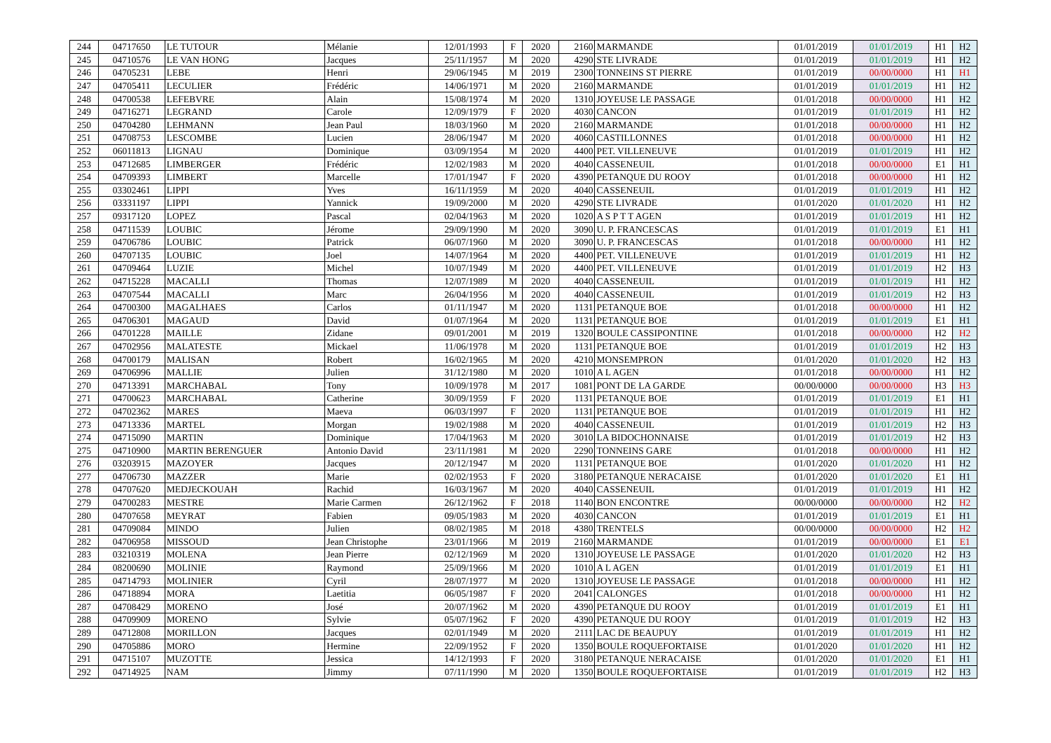| 244 | 04717650 | LE TUTOUR | Mélanie | 12/01/1993 | F | 2020 | 2160 | MARMANDE | 01/01/2019 | 01/01/2019 | H1 | H2 |
| 245 | 04710576 | LE VAN HONG | Jacques | 25/11/1957 | M | 2020 | 4290 | STE LIVRADE | 01/01/2019 | 01/01/2019 | H1 | H2 |
| 246 | 04705231 | LEBE | Henri | 29/06/1945 | M | 2019 | 2300 | TONNEINS ST PIERRE | 01/01/2019 | 00/00/0000 | H1 | H1 |
| 247 | 04705411 | LECULIER | Frédéric | 14/06/1971 | M | 2020 | 2160 | MARMANDE | 01/01/2019 | 01/01/2019 | H1 | H2 |
| 248 | 04700538 | LEFEBVRE | Alain | 15/08/1974 | M | 2020 | 1310 | JOYEUSE LE PASSAGE | 01/01/2018 | 00/00/0000 | H1 | H2 |
| 249 | 04716271 | LEGRAND | Carole | 12/09/1979 | F | 2020 | 4030 | CANCON | 01/01/2019 | 01/01/2019 | H1 | H2 |
| 250 | 04704280 | LEHMANN | Jean Paul | 18/03/1960 | M | 2020 | 2160 | MARMANDE | 01/01/2018 | 00/00/0000 | H1 | H2 |
| 251 | 04708753 | LESCOMBE | Lucien | 28/06/1947 | M | 2020 | 4060 | CASTILLONNES | 01/01/2018 | 00/00/0000 | H1 | H2 |
| 252 | 06011813 | LIGNAU | Dominique | 03/09/1954 | M | 2020 | 4400 | PET. VILLENEUVE | 01/01/2019 | 01/01/2019 | H1 | H2 |
| 253 | 04712685 | LIMBERGER | Frédéric | 12/02/1983 | M | 2020 | 4040 | CASSENEUIL | 01/01/2018 | 00/00/0000 | E1 | H1 |
| 254 | 04709393 | LIMBERT | Marcelle | 17/01/1947 | F | 2020 | 4390 | PETANQUE DU ROOY | 01/01/2018 | 00/00/0000 | H1 | H2 |
| 255 | 03302461 | LIPPI | Yves | 16/11/1959 | M | 2020 | 4040 | CASSENEUIL | 01/01/2019 | 01/01/2019 | H1 | H2 |
| 256 | 03331197 | LIPPI | Yannick | 19/09/2000 | M | 2020 | 4290 | STE LIVRADE | 01/01/2020 | 01/01/2020 | H1 | H2 |
| 257 | 09317120 | LOPEZ | Pascal | 02/04/1963 | M | 2020 | 1020 | A S P T T AGEN | 01/01/2019 | 01/01/2019 | H1 | H2 |
| 258 | 04711539 | LOUBIC | Jérome | 29/09/1990 | M | 2020 | 3090 | U. P. FRANCESCAS | 01/01/2019 | 01/01/2019 | E1 | H1 |
| 259 | 04706786 | LOUBIC | Patrick | 06/07/1960 | M | 2020 | 3090 | U. P. FRANCESCAS | 01/01/2018 | 00/00/0000 | H1 | H2 |
| 260 | 04707135 | LOUBIC | Joel | 14/07/1964 | M | 2020 | 4400 | PET. VILLENEUVE | 01/01/2019 | 01/01/2019 | H1 | H2 |
| 261 | 04709464 | LUZIE | Michel | 10/07/1949 | M | 2020 | 4400 | PET. VILLENEUVE | 01/01/2019 | 01/01/2019 | H2 | H3 |
| 262 | 04715228 | MACALLI | Thomas | 12/07/1989 | M | 2020 | 4040 | CASSENEUIL | 01/01/2019 | 01/01/2019 | H1 | H2 |
| 263 | 04707544 | MACALLI | Marc | 26/04/1956 | M | 2020 | 4040 | CASSENEUIL | 01/01/2019 | 01/01/2019 | H2 | H3 |
| 264 | 04700300 | MAGALHAES | Carlos | 01/11/1947 | M | 2020 | 1131 | PETANQUE BOE | 01/01/2018 | 00/00/0000 | H1 | H2 |
| 265 | 04706301 | MAGAUD | David | 01/07/1964 | M | 2020 | 1131 | PETANQUE BOE | 01/01/2019 | 01/01/2019 | E1 | H1 |
| 266 | 04701228 | MAILLE | Zidane | 09/01/2001 | M | 2019 | 1320 | BOULE CASSIPONTINE | 01/01/2018 | 00/00/0000 | H2 | H2 |
| 267 | 04702956 | MALATESTE | Mickael | 11/06/1978 | M | 2020 | 1131 | PETANQUE BOE | 01/01/2019 | 01/01/2019 | H2 | H3 |
| 268 | 04700179 | MALISAN | Robert | 16/02/1965 | M | 2020 | 4210 | MONSEMPRON | 01/01/2020 | 01/01/2020 | H2 | H3 |
| 269 | 04706996 | MALLIE | Julien | 31/12/1980 | M | 2020 | 1010 | A L AGEN | 01/01/2018 | 00/00/0000 | H1 | H2 |
| 270 | 04713391 | MARCHABAL | Tony | 10/09/1978 | M | 2017 | 1081 | PONT DE LA GARDE | 00/00/0000 | 00/00/0000 | H3 | H3 |
| 271 | 04700623 | MARCHABAL | Catherine | 30/09/1959 | F | 2020 | 1131 | PETANQUE BOE | 01/01/2019 | 01/01/2019 | E1 | H1 |
| 272 | 04702362 | MARES | Maeva | 06/03/1997 | F | 2020 | 1131 | PETANQUE BOE | 01/01/2019 | 01/01/2019 | H1 | H2 |
| 273 | 04713336 | MARTEL | Morgan | 19/02/1988 | M | 2020 | 4040 | CASSENEUIL | 01/01/2019 | 01/01/2019 | H2 | H3 |
| 274 | 04715090 | MARTIN | Dominique | 17/04/1963 | M | 2020 | 3010 | LA BIDOCHONNAISE | 01/01/2019 | 01/01/2019 | H2 | H3 |
| 275 | 04710900 | MARTIN BERENGUER | Antonio David | 23/11/1981 | M | 2020 | 2290 | TONNEINS GARE | 01/01/2018 | 00/00/0000 | H1 | H2 |
| 276 | 03203915 | MAZOYER | Jacques | 20/12/1947 | M | 2020 | 1131 | PETANQUE BOE | 01/01/2020 | 01/01/2020 | H1 | H2 |
| 277 | 04706730 | MAZZER | Marie | 02/02/1953 | F | 2020 | 3180 | PETANQUE NERACAISE | 01/01/2020 | 01/01/2020 | E1 | H1 |
| 278 | 04707620 | MEDJECKOUAH | Rachid | 16/03/1967 | M | 2020 | 4040 | CASSENEUIL | 01/01/2019 | 01/01/2019 | H1 | H2 |
| 279 | 04700283 | MESTRE | Marie Carmen | 26/12/1962 | F | 2018 | 1140 | BON ENCONTRE | 00/00/0000 | 00/00/0000 | H2 | H2 |
| 280 | 04707658 | MEYRAT | Fabien | 09/05/1983 | M | 2020 | 4030 | CANCON | 01/01/2019 | 01/01/2019 | E1 | H1 |
| 281 | 04709084 | MINDO | Julien | 08/02/1985 | M | 2018 | 4380 | TRENTELS | 00/00/0000 | 00/00/0000 | H2 | H2 |
| 282 | 04706958 | MISSOUD | Jean Christophe | 23/01/1966 | M | 2019 | 2160 | MARMANDE | 01/01/2019 | 00/00/0000 | E1 | E1 |
| 283 | 03210319 | MOLENA | Jean Pierre | 02/12/1969 | M | 2020 | 1310 | JOYEUSE LE PASSAGE | 01/01/2020 | 01/01/2020 | H2 | H3 |
| 284 | 08200690 | MOLINIE | Raymond | 25/09/1966 | M | 2020 | 1010 | A L AGEN | 01/01/2019 | 01/01/2019 | E1 | H1 |
| 285 | 04714793 | MOLINIER | Cyril | 28/07/1977 | M | 2020 | 1310 | JOYEUSE LE PASSAGE | 01/01/2018 | 00/00/0000 | H1 | H2 |
| 286 | 04718894 | MORA | Laetitia | 06/05/1987 | F | 2020 | 2041 | CALONGES | 01/01/2018 | 00/00/0000 | H1 | H2 |
| 287 | 04708429 | MORENO | José | 20/07/1962 | M | 2020 | 4390 | PETANQUE DU ROOY | 01/01/2019 | 01/01/2019 | E1 | H1 |
| 288 | 04709909 | MORENO | Sylvie | 05/07/1962 | F | 2020 | 4390 | PETANQUE DU ROOY | 01/01/2019 | 01/01/2019 | H2 | H3 |
| 289 | 04712808 | MORILLON | Jacques | 02/01/1949 | M | 2020 | 2111 | LAC DE BEAUPUY | 01/01/2019 | 01/01/2019 | H1 | H2 |
| 290 | 04705886 | MORO | Hermine | 22/09/1952 | F | 2020 | 1350 | BOULE ROQUEFORTAISE | 01/01/2020 | 01/01/2020 | H1 | H2 |
| 291 | 04715107 | MUZOTTE | Jessica | 14/12/1993 | F | 2020 | 3180 | PETANQUE NERACAISE | 01/01/2020 | 01/01/2020 | E1 | H1 |
| 292 | 04714925 | NAM | Jimmy | 07/11/1990 | M | 2020 | 1350 | BOULE ROQUEFORTAISE | 01/01/2019 | 01/01/2019 | H2 | H3 |